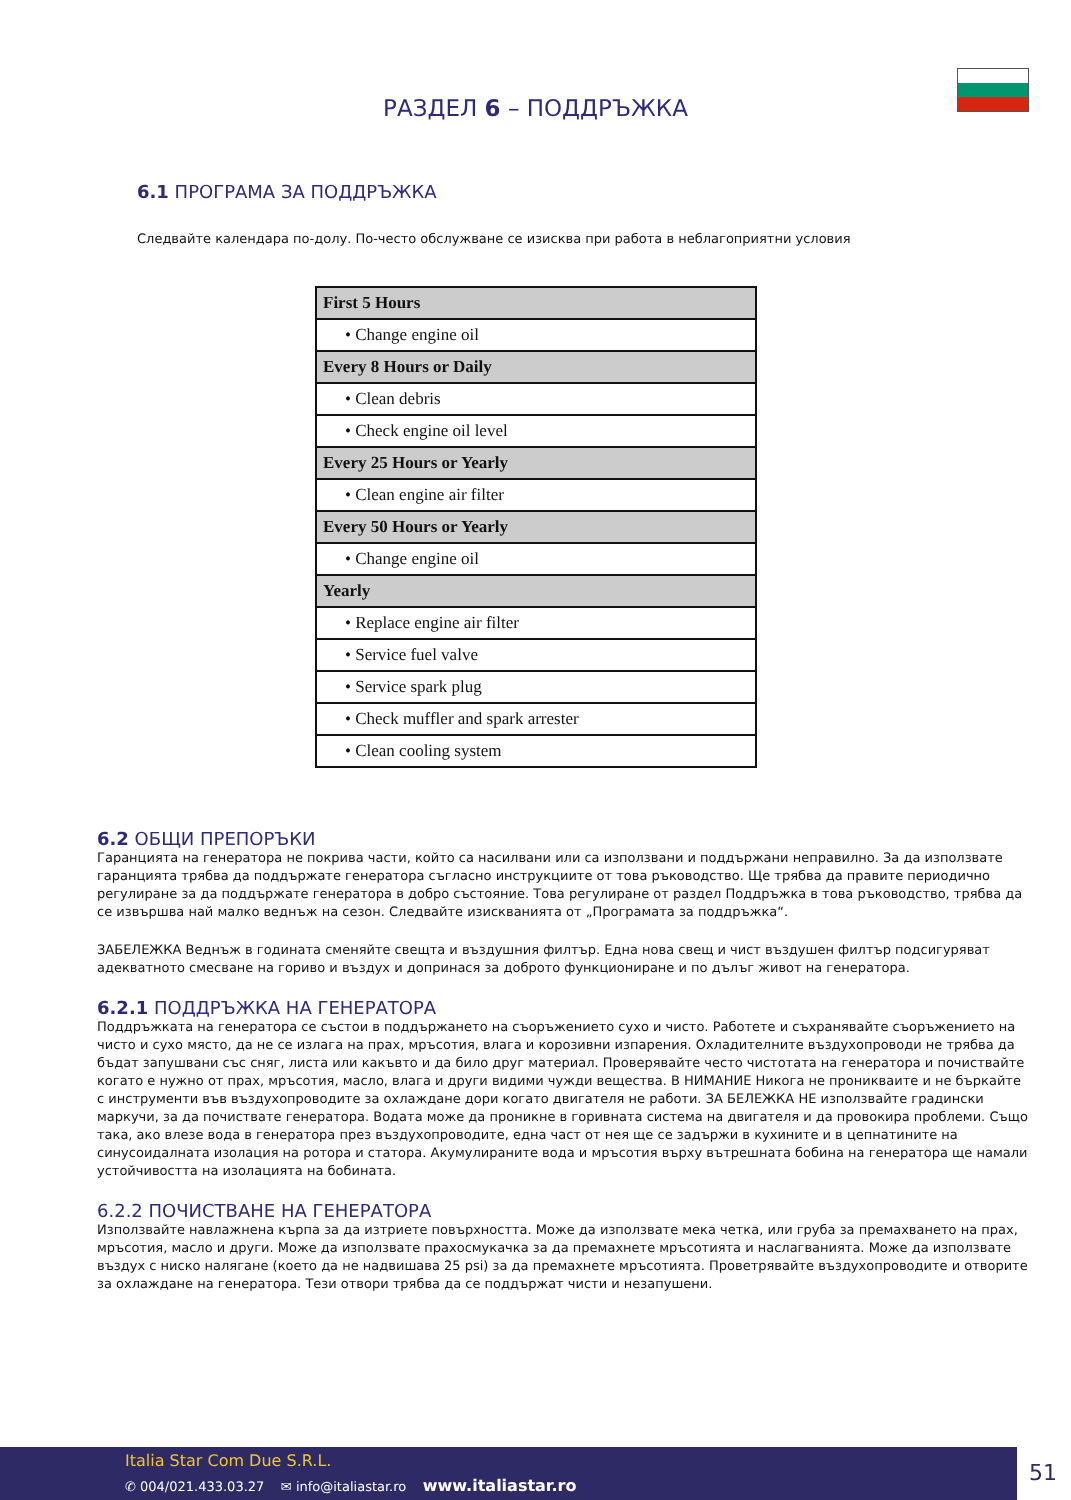РАЗДЕЛ 6 – ПОДДРЪЖКА
6.1 ПРОГРАМА ЗА ПОДДРЪЖКА
Следвайте календара по-долу. По-често обслужване се изисква при работа в неблагоприятни условия
| First 5 Hours |
| • Change engine oil |
| Every 8 Hours or Daily |
| • Clean debris |
| • Check engine oil level |
| Every 25 Hours or Yearly |
| • Clean engine air filter |
| Every 50 Hours or Yearly |
| • Change engine oil |
| Yearly |
| • Replace engine air filter |
| • Service fuel valve |
| • Service spark plug |
| • Check muffler and spark arrester |
| • Clean cooling system |
6.2 ОБЩИ ПРЕПОРЪКИ
Гаранцията на генератора не покрива части, който са насилвани или са използвани и поддържани неправилно. За да използвате гаранцията трябва да поддържате генератора съгласно инструкциите от това ръководство. Ще трябва да правите периодично регулиране за да поддържате генератора в добро състояние. Това регулиране от раздел Поддръжка в това ръководство, трябва да се извършва най малко веднъж на сезон. Следвайте изискванията от „Програмата за поддръжка“.
ЗАБЕЛЕЖКА Веднъж в годината сменяйте свещта и въздушния филтър. Една нова свещ и чист въздушен филтър подсигуряват адекватното смесване на гориво и въздух и допринася за доброто функциониране и по дълъг живот на генератора.
6.2.1 ПОДДРЪЖКА НА ГЕНЕРАТОРА
Поддръжката на генератора се състои в поддържането на съоръжението сухо и чисто. Работете и съхранявайте съоръжението на чисто и сухо място, да не се излага на прах, мръсотия, влага и корозивни изпарения. Охладителните въздухопроводи не трябва да бъдат запушвани със сняг, листа или какъвто и да било друг материал. Проверявайте често чистотата на генератора и почиствайте когато е нужно от прах, мръсотия, масло, влага и други видими чужди вещества. В НИМАНИЕ Никога не проникваите и не бъркайте с инструменти във въздухопроводите за охлаждане дори когато двигателя не работи. ЗА БЕЛЕЖКА НЕ използвайте градински маркучи, за да почиствате генератора. Водата може да проникне в горивната система на двигателя и да провокира проблеми. Също така, ако влезе вода в генератора през въздухопроводите, една част от нея ще се задържи в кухините и в цепнатините на синусоидалната изолация на ротора и статора. Акумулираните вода и мръсотия върху вътрешната бобина на генератора ще намали устойчивостта на изолацията на бобината.
6.2.2 ПОЧИСТВАНЕ НА ГЕНЕРАТОРА
Използвайте навлажнена кърпа за да изтриете повърхността. Може да използвате мека четка, или груба за премахването на прах, мръсотия, масло и други. Може да използвате прахосмукачка за да премахнете мръсотията и наслагванията. Може да използвате въздух с ниско налягане (което да не надвишава 25 psi) за да премахнете мръсотията. Проветрявайте въздухопроводите и отворите за охлаждане на генератора. Тези отвори трябва да се поддържат чисти и незапушени.
Italia Star Com Due S.R.L.
✆ 004/021.433.03.27 ✉ info@italiastar.ro www.italiastar.ro
51